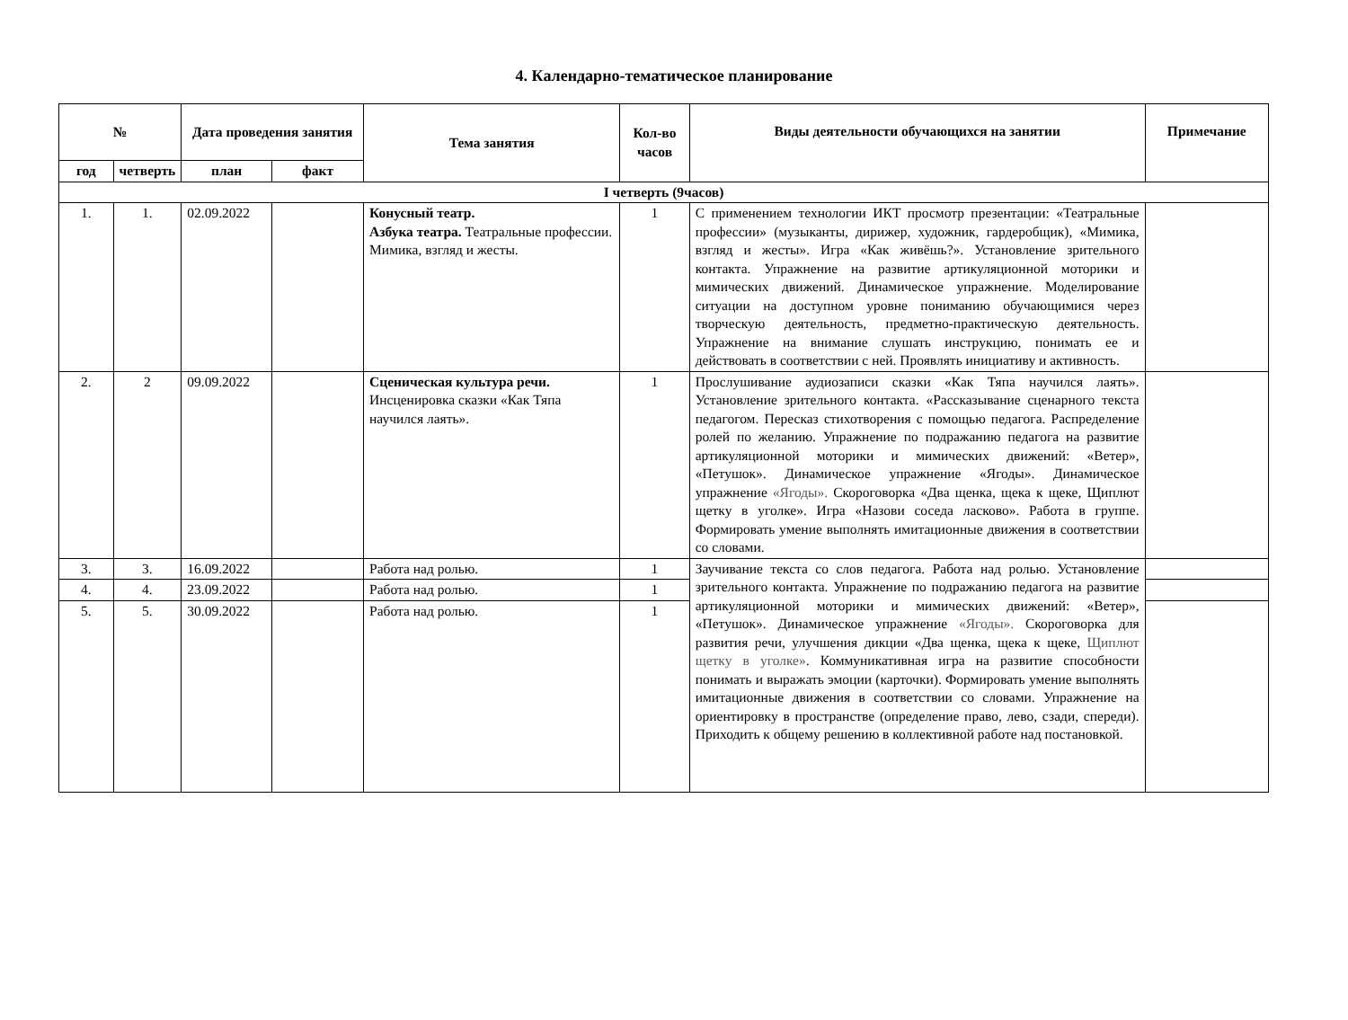4. Календарно-тематическое планирование
| № | | Дата проведения занятия | | Тема занятия | Кол-во часов | Виды деятельности обучающихся на занятии | Примечание |
| --- | --- | --- | --- | --- | --- | --- | --- |
| год | четверть | план | факт | | | | |
| I четверть (9часов) | | | | | | | |
| 1. | 1. | 02.09.2022 | | Конусный театр. Азбука театра. Театральные профессии. Мимика, взгляд и жесты. | 1 | С применением технологии ИКТ просмотр презентации: «Театральные профессии» (музыканты, дирижер, художник, гардеробщик), «Мимика, взгляд и жесты». Игра «Как живёшь?». Установление зрительного контакта. Упражнение на развитие артикуляционной моторики и мимических движений. Динамическое упражнение. Моделирование ситуации на доступном уровне пониманию обучающимися через творческую деятельность, предметно-практическую деятельность. Упражнение на внимание слушать инструкцию, понимать ее и действовать в соответствии с ней. Проявлять инициативу и активность. | |
| 2. | 2 | 09.09.2022 | | Сценическая культура речи. Инсценировка сказки «Как Тяпа научился лаять». | 1 | Прослушивание аудиозаписи сказки «Как Тяпа научился лаять». Установление зрительного контакта. «Рассказывание сценарного текста педагогом. Пересказ стихотворения с помощью педагога. Распределение ролей по желанию. Упражнение по подражанию педагога на развитие артикуляционной моторики и мимических движений: «Ветер», «Петушок». Динамическое упражнение «Ягоды». Динамическое упражнение «Ягоды». Скороговорка «Два щенка, щека к щеке, Щиплют щетку в уголке». Игра «Назови соседа ласково». Работа в группе. Формировать умение выполнять имитационные движения в соответствии со словами. | |
| 3. | 3. | 16.09.2022 | | Работа над ролью. | 1 | Заучивание текста со слов педагога. Работа над ролью. Установление зрительного контакта. Упражнение по подражанию педагога на развитие артикуляционной моторики и мимических движений: «Ветер», «Петушок». Динамическое упражнение «Ягоды». Скороговорка для развития речи, улучшения дикции «Два щенка, щека к щеке, Щиплют щетку в уголке» . Коммуникативная игра на развитие способности понимать и выражать эмоции (карточки). Формировать умение выполнять имитационные движения в соответствии со словами. Упражнение на ориентировку в пространстве (определение право, лево, сзади, спереди). Приходить к общему решению в коллективной работе над постановкой. | |
| 4. | 4. | 23.09.2022 | | Работа над ролью. | 1 | | |
| 5. | 5. | 30.09.2022 | | Работа над ролью. | 1 | | |